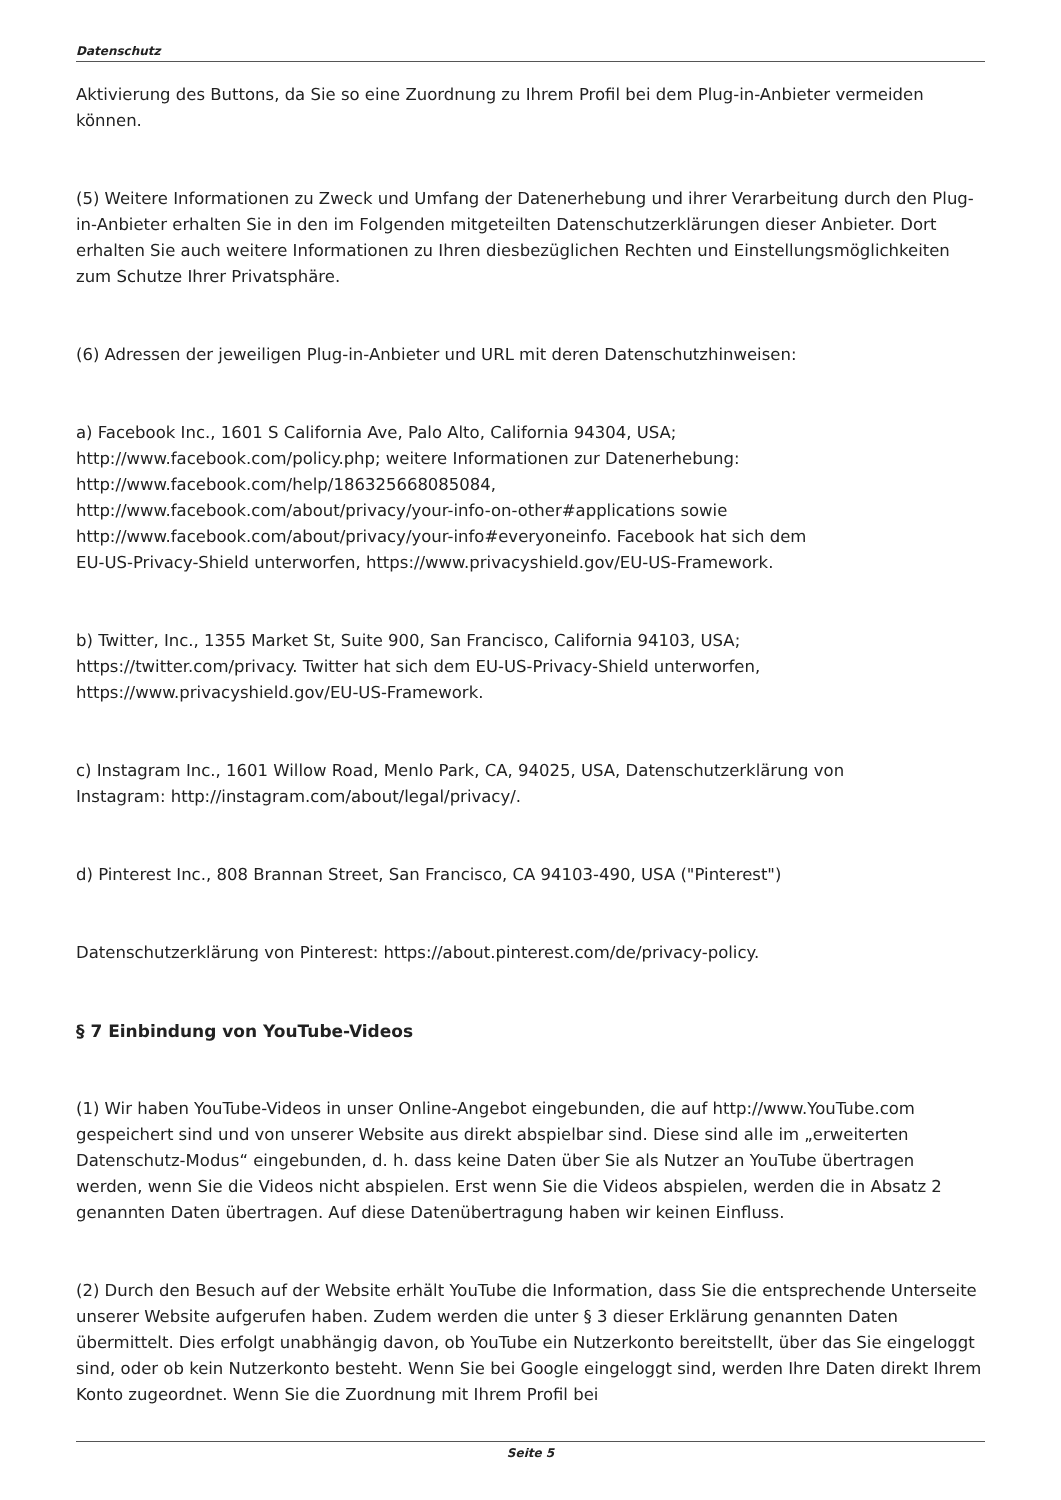Datenschutz
Aktivierung des Buttons, da Sie so eine Zuordnung zu Ihrem Profil bei dem Plug-in-Anbieter vermeiden können.
(5) Weitere Informationen zu Zweck und Umfang der Datenerhebung und ihrer Verarbeitung durch den Plug-in-Anbieter erhalten Sie in den im Folgenden mitgeteilten Datenschutzerklärungen dieser Anbieter. Dort erhalten Sie auch weitere Informationen zu Ihren diesbezüglichen Rechten und Einstellungsmöglichkeiten zum Schutze Ihrer Privatsphäre.
(6) Adressen der jeweiligen Plug-in-Anbieter und URL mit deren Datenschutzhinweisen:
a) Facebook Inc., 1601 S California Ave, Palo Alto, California 94304, USA;
http://www.facebook.com/policy.php; weitere Informationen zur Datenerhebung:
http://www.facebook.com/help/186325668085084,
http://www.facebook.com/about/privacy/your-info-on-other#applications sowie
http://www.facebook.com/about/privacy/your-info#everyoneinfo. Facebook hat sich dem
EU-US-Privacy-Shield unterworfen, https://www.privacyshield.gov/EU-US-Framework.
b) Twitter, Inc., 1355 Market St, Suite 900, San Francisco, California 94103, USA;
https://twitter.com/privacy. Twitter hat sich dem EU-US-Privacy-Shield unterworfen,
https://www.privacyshield.gov/EU-US-Framework.
c) Instagram Inc., 1601 Willow Road, Menlo Park, CA, 94025, USA, Datenschutzerklärung von
Instagram: http://instagram.com/about/legal/privacy/.
d) Pinterest Inc., 808 Brannan Street, San Francisco, CA 94103-490, USA ("Pinterest")
Datenschutzerklärung von Pinterest: https://about.pinterest.com/de/privacy-policy.
§ 7 Einbindung von YouTube-Videos
(1) Wir haben YouTube-Videos in unser Online-Angebot eingebunden, die auf http://www.YouTube.com gespeichert sind und von unserer Website aus direkt abspielbar sind. Diese sind alle im „erweiterten Datenschutz-Modus“ eingebunden, d. h. dass keine Daten über Sie als Nutzer an YouTube übertragen werden, wenn Sie die Videos nicht abspielen. Erst wenn Sie die Videos abspielen, werden die in Absatz 2 genannten Daten übertragen. Auf diese Datenübertragung haben wir keinen Einfluss.
(2) Durch den Besuch auf der Website erhält YouTube die Information, dass Sie die entsprechende Unterseite unserer Website aufgerufen haben. Zudem werden die unter § 3 dieser Erklärung genannten Daten übermittelt. Dies erfolgt unabhängig davon, ob YouTube ein Nutzerkonto bereitstellt, über das Sie eingeloggt sind, oder ob kein Nutzerkonto besteht. Wenn Sie bei Google eingeloggt sind, werden Ihre Daten direkt Ihrem Konto zugeordnet. Wenn Sie die Zuordnung mit Ihrem Profil bei
Seite 5